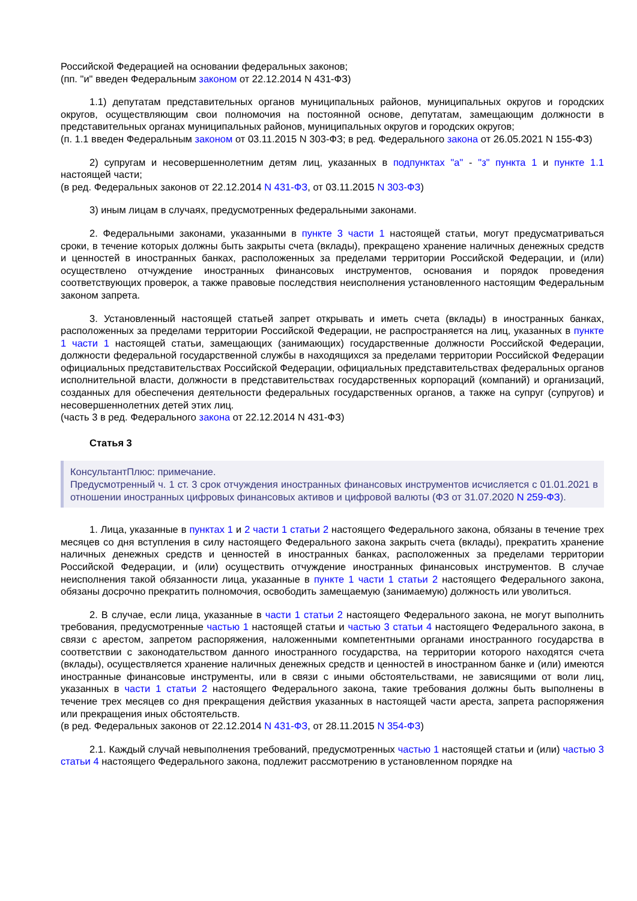Российской Федерацией на основании федеральных законов;
(пп. "и" введен Федеральным законом от 22.12.2014 N 431-ФЗ)
1.1) депутатам представительных органов муниципальных районов, муниципальных округов и городских округов, осуществляющим свои полномочия на постоянной основе, депутатам, замещающим должности в представительных органах муниципальных районов, муниципальных округов и городских округов;
(п. 1.1 введен Федеральным законом от 03.11.2015 N 303-ФЗ; в ред. Федерального закона от 26.05.2021 N 155-ФЗ)
2) супругам и несовершеннолетним детям лиц, указанных в подпунктах "а" - "з" пункта 1 и пункте 1.1 настоящей части;
(в ред. Федеральных законов от 22.12.2014 N 431-ФЗ, от 03.11.2015 N 303-ФЗ)
3) иным лицам в случаях, предусмотренных федеральными законами.
2. Федеральными законами, указанными в пункте 3 части 1 настоящей статьи, могут предусматриваться сроки, в течение которых должны быть закрыты счета (вклады), прекращено хранение наличных денежных средств и ценностей в иностранных банках, расположенных за пределами территории Российской Федерации, и (или) осуществлено отчуждение иностранных финансовых инструментов, основания и порядок проведения соответствующих проверок, а также правовые последствия неисполнения установленного настоящим Федеральным законом запрета.
3. Установленный настоящей статьей запрет открывать и иметь счета (вклады) в иностранных банках, расположенных за пределами территории Российской Федерации, не распространяется на лиц, указанных в пункте 1 части 1 настоящей статьи, замещающих (занимающих) государственные должности Российской Федерации, должности федеральной государственной службы в находящихся за пределами территории Российской Федерации официальных представительствах Российской Федерации, официальных представительствах федеральных органов исполнительной власти, должности в представительствах государственных корпораций (компаний) и организаций, созданных для обеспечения деятельности федеральных государственных органов, а также на супруг (супругов) и несовершеннолетних детей этих лиц.
(часть 3 в ред. Федерального закона от 22.12.2014 N 431-ФЗ)
Статья 3
КонсультантПлюс: примечание.
Предусмотренный ч. 1 ст. 3 срок отчуждения иностранных финансовых инструментов исчисляется с 01.01.2021 в отношении иностранных цифровых финансовых активов и цифровой валюты (ФЗ от 31.07.2020 N 259-ФЗ).
1. Лица, указанные в пунктах 1 и 2 части 1 статьи 2 настоящего Федерального закона, обязаны в течение трех месяцев со дня вступления в силу настоящего Федерального закона закрыть счета (вклады), прекратить хранение наличных денежных средств и ценностей в иностранных банках, расположенных за пределами территории Российской Федерации, и (или) осуществить отчуждение иностранных финансовых инструментов. В случае неисполнения такой обязанности лица, указанные в пункте 1 части 1 статьи 2 настоящего Федерального закона, обязаны досрочно прекратить полномочия, освободить замещаемую (занимаемую) должность или уволиться.
2. В случае, если лица, указанные в части 1 статьи 2 настоящего Федерального закона, не могут выполнить требования, предусмотренные частью 1 настоящей статьи и частью 3 статьи 4 настоящего Федерального закона, в связи с арестом, запретом распоряжения, наложенными компетентными органами иностранного государства в соответствии с законодательством данного иностранного государства, на территории которого находятся счета (вклады), осуществляется хранение наличных денежных средств и ценностей в иностранном банке и (или) имеются иностранные финансовые инструменты, или в связи с иными обстоятельствами, не зависящими от воли лиц, указанных в части 1 статьи 2 настоящего Федерального закона, такие требования должны быть выполнены в течение трех месяцев со дня прекращения действия указанных в настоящей части ареста, запрета распоряжения или прекращения иных обстоятельств.
(в ред. Федеральных законов от 22.12.2014 N 431-ФЗ, от 28.11.2015 N 354-ФЗ)
2.1. Каждый случай невыполнения требований, предусмотренных частью 1 настоящей статьи и (или) частью 3 статьи 4 настоящего Федерального закона, подлежит рассмотрению в установленном порядке на